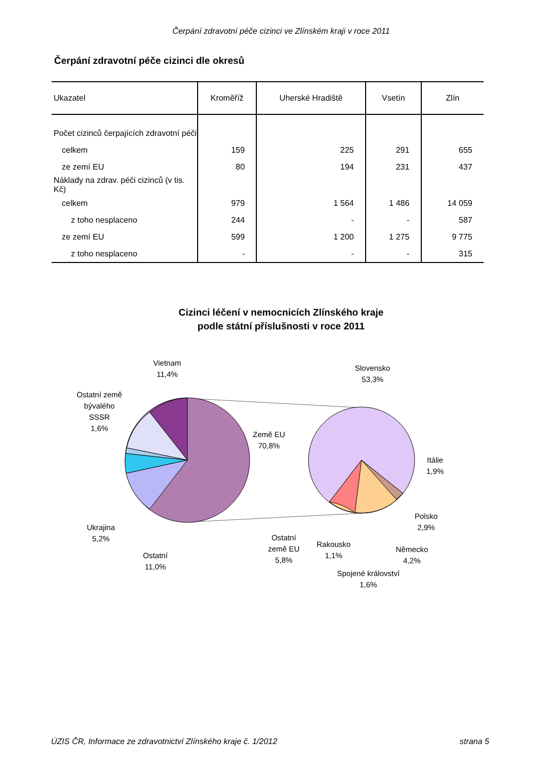Čerpání zdravotní péče cizinci ve Zlínském kraji v roce 2011
Čerpání zdravotní péče cizinci dle okresů
| Ukazatel | Kroměříž | Uherské Hradiště | Vsetín | Zlín |
| --- | --- | --- | --- | --- |
| Počet cizinců čerpajících zdravotní péči | | | | |
| celkem | 159 | 225 | 291 | 655 |
| ze zemí EU | 80 | 194 | 231 | 437 |
| Náklady na zdrav. péči cizinců (v tis. Kč) | | | | |
| celkem | 979 | 1 564 | 1 486 | 14 059 |
| z toho nesplaceno | 244 | - | - | 587 |
| ze zemí EU | 599 | 1 200 | 1 275 | 9 775 |
| z toho nesplaceno | - | - | - | 315 |
Cizinci léčení v nemocnicích Zlínského kraje
podle státní příslušnosti v roce 2011
Vietnam
11,4%
Ostatní země
bývalého
SSSR
1,6%
Země EU
70,8%
Ukrajina
5,2%
Ostatní
11,0%
Slovensko
53,3%
Itálie
1,9%
Polsko
2,9%
Německo
4,2%
Spojené království
1,6%
Rakousko
1,1%
Ostatní
země EU
5,8%
ÚZIS ČR, Informace ze zdravotnictví Zlínského kraje č. 1/2012 strana 5